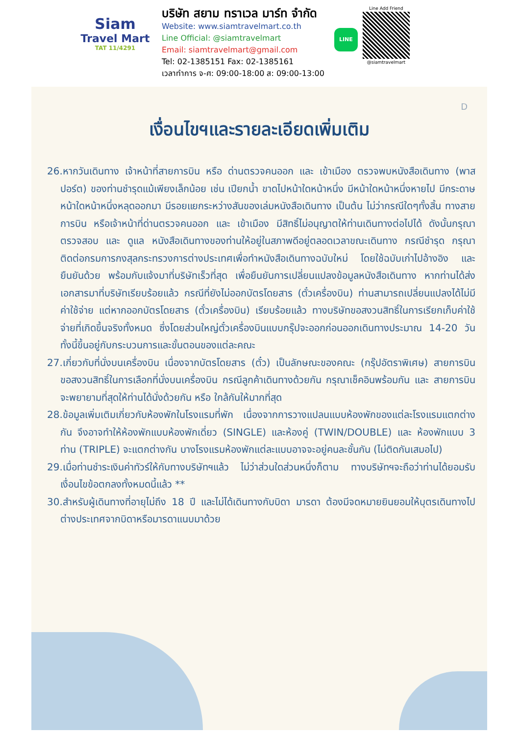Siam
Travel Mart
TAT 11/4291
บริษัท สยาม ทราเวล มาร์ท จำกัด
Website: www.siamtravelmart.co.th
Line Official: @siamtravelmart
Email: siamtravelmart@gmail.com
Tel: 02-1385151 Fax: 02-1385161
เวลาทำการ จ-ศ: 09:00-18:00 ส: 09:00-13:00
LINE
Line Add Friend
@siamtravelmart
D
เงื่อนไขฯและรายละเอียดเพิ่มเติม
26.หากวันเดินทาง เจ้าหน้าที่สายการบิน หรือ ด่านตรวจคนออก และ เข้าเมือง ตรวจพบหนังสือเดินทาง (พาสปอร์ต) ของท่านชำรุดแม้เพียงเล็กน้อย เช่น เปียกน้ำ ขาดไปหน้าใดหน้าหนึ่ง มีหน้าใดหน้าหนึ่งหายไป มีกระดาษหน้าใดหน้าหนึ่งหลุดออกมา มีรอยแยกระหว่างสันของเล่มหนังสือเดินทาง เป็นต้น ไม่ว่ากรณีใดๆทั้งสิ้น ทางสายการบิน หรือเจ้าหน้าที่ด่านตรวจคนออก และ เข้าเมือง มีสิทธิ์ไม่อนุญาตให้ท่านเดินทางต่อไปได้ ดังนั้นกรุณาตรวจสอบ และ ดูแล หนังสือเดินทางของท่านให้อยู่ในสภาพดีอยู่ตลอดเวลาขณะเดินทาง กรณีชำรุด กรุณาติดต่อกรมการกงสุลกระทรวงการต่างประเทศเพื่อทำหนังสือเดินทางฉบับใหม่ โดยใช้ฉบับเก่าไปอ้างอิง และ ยืนยันด้วย พร้อมกับแจ้งมาที่บริษัทเร็วที่สุด เพื่อยืนยันการเปลี่ยนแปลงข้อมูลหนังสือเดินทาง หากท่านได้ส่งเอกสารมาที่บริษัทเรียบร้อยแล้ว กรณีที่ยังไม่ออกบัตรโดยสาร (ตั๋วเครื่องบิน) ท่านสามารถเปลี่ยนแปลงได้ไม่มีค่าใช้จ่าย แต่หากออกบัตรโดยสาร (ตั๋วเครื่องบิน) เรียบร้อยแล้ว ทางบริษัทขอสงวนสิทธิ์ในการเรียกเก็บค่าใช้จ่ายที่เกิดขึ้นจริงทั้งหมด ซึ่งโดยส่วนใหญ่ตั๋วเครื่องบินแบบกรุ๊ปจะออกก่อนออกเดินทางประมาณ 14-20 วัน ทั้งนี้ขึ้นอยู่กับกระบวนการและขั้นตอนของแต่ละคณะ
27.เกี่ยวกับที่นั่งบนเครื่องบิน เนื่องจากบัตรโดยสาร (ตั๋ว) เป็นลักษณะของคณะ (กรุ๊ปอัตราพิเศษ) สายการบิน ขอสงวนสิทธิ์ในการเลือกที่นั่งบนเครื่องบิน กรณีลูกค้าเดินทางด้วยกัน กรุณาเช็คอินพร้อมกัน และ สายการบินจะพยายามที่สุดให้ท่านได้นั่งด้วยกัน หรือ ใกล้กันให้มากที่สุด
28.ข้อมูลเพิ่มเติมเกี่ยวกับห้องพักในโรงแรมที่พัก เนื่องจากการวางแปลนแบบห้องพักของแต่ละโรงแรมแตกต่างกัน จึงอาจทำให้ห้องพักแบบห้องพักเดี่ยว (SINGLE) และห้องคู่ (TWIN/DOUBLE) และ ห้องพักแบบ 3 ท่าน (TRIPLE) จะแตกต่างกัน บางโรงแรมห้องพักแต่ละแบบอาจจะอยู่คนละชั้นกัน (ไม่ติดกันเสมอไป)
29.เมื่อท่านชำระเงินค่าทัวร์ให้กับทางบริษัทฯแล้ว ไม่ว่าส่วนใดส่วนหนึ่งก็ตาม ทางบริษัทฯจะถือว่าท่านได้ยอมรับเงื่อนไขข้อตกลงทั้งหมดนี้แล้ว **
30.สำหรับผู้เดินทางที่อายุไม่ถึง 18 ปี และไม่ได้เดินทางกับบิดา มารดา ต้องมีจดหมายยินยอมให้บุตรเดินทางไปต่างประเทศจากบิดาหรือมารดาแนบมาด้วย